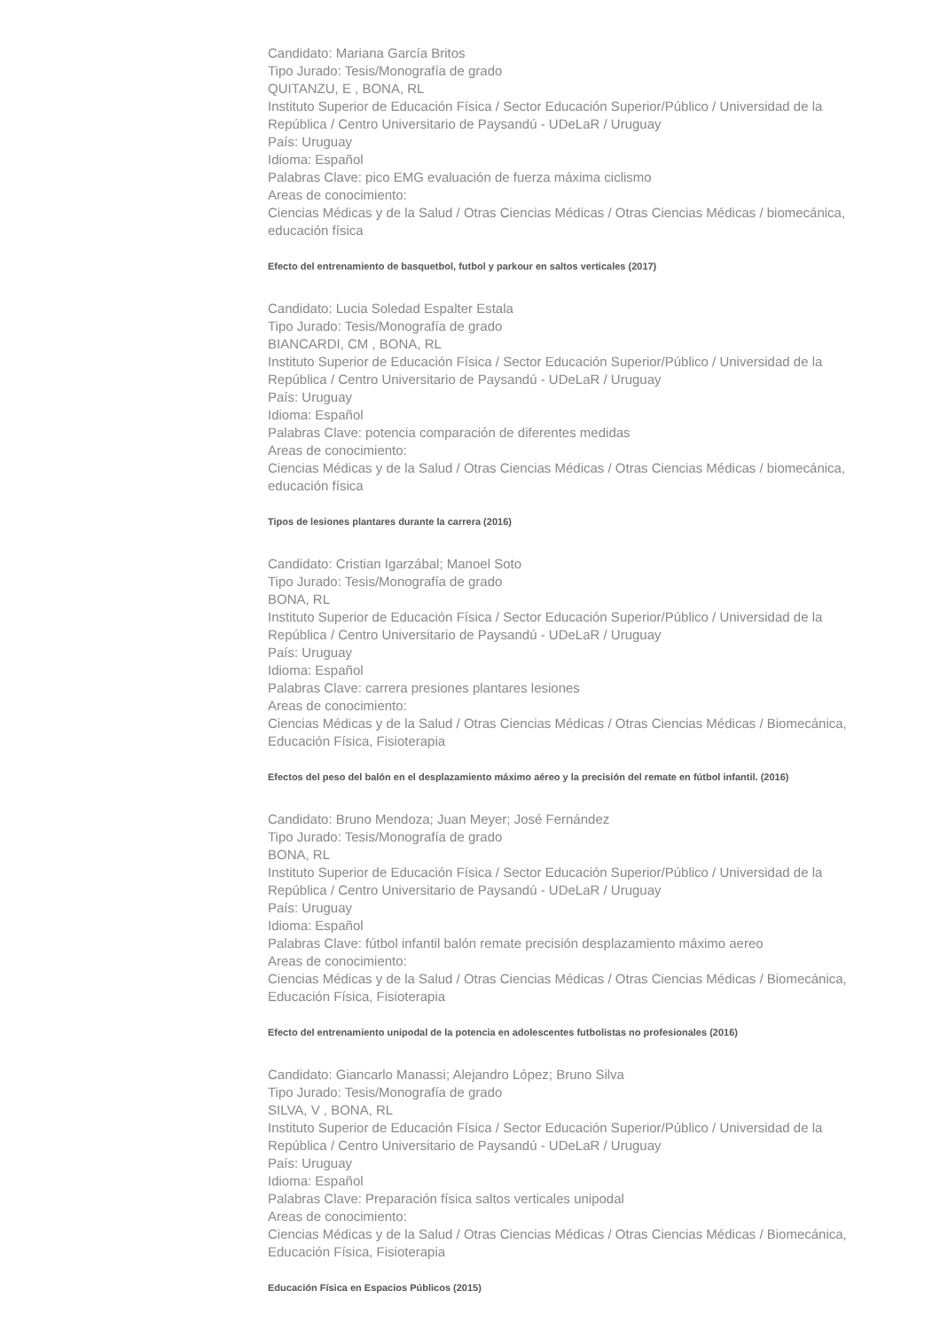Candidato: Mariana García Britos
Tipo Jurado: Tesis/Monografía de grado
QUITANZU, E , BONA, RL
Instituto Superior de Educación Física / Sector Educación Superior/Público / Universidad de la República / Centro Universitario de Paysandú - UDeLaR / Uruguay
País: Uruguay
Idioma: Español
Palabras Clave: pico EMG evaluación de fuerza máxima ciclismo
Areas de conocimiento:
Ciencias Médicas y de la Salud / Otras Ciencias Médicas / Otras Ciencias Médicas / biomecánica, educación física
Efecto del entrenamiento de basquetbol, futbol y parkour en saltos verticales (2017)
Candidato: Lucia Soledad Espalter Estala
Tipo Jurado: Tesis/Monografía de grado
BIANCARDI, CM , BONA, RL
Instituto Superior de Educación Física / Sector Educación Superior/Público / Universidad de la República / Centro Universitario de Paysandú - UDeLaR / Uruguay
País: Uruguay
Idioma: Español
Palabras Clave: potencia comparación de diferentes medidas
Areas de conocimiento:
Ciencias Médicas y de la Salud / Otras Ciencias Médicas / Otras Ciencias Médicas / biomecánica, educación física
Tipos de lesiones plantares durante la carrera (2016)
Candidato: Cristian Igarzábal; Manoel Soto
Tipo Jurado: Tesis/Monografía de grado
BONA, RL
Instituto Superior de Educación Física / Sector Educación Superior/Público / Universidad de la República / Centro Universitario de Paysandú - UDeLaR / Uruguay
País: Uruguay
Idioma: Español
Palabras Clave: carrera presiones plantares lesiones
Areas de conocimiento:
Ciencias Médicas y de la Salud / Otras Ciencias Médicas / Otras Ciencias Médicas / Biomecánica, Educación Física, Fisioterapia
Efectos del peso del balón en el desplazamiento máximo aéreo y la precisión del remate en fútbol infantil. (2016)
Candidato: Bruno Mendoza; Juan Meyer; José Fernández
Tipo Jurado: Tesis/Monografía de grado
BONA, RL
Instituto Superior de Educación Física / Sector Educación Superior/Público / Universidad de la República / Centro Universitario de Paysandú - UDeLaR / Uruguay
País: Uruguay
Idioma: Español
Palabras Clave: fútbol infantil balón remate precisión desplazamiento máximo aereo
Areas de conocimiento:
Ciencias Médicas y de la Salud / Otras Ciencias Médicas / Otras Ciencias Médicas / Biomecánica, Educación Física, Fisioterapia
Efecto del entrenamiento unipodal de la potencia en adolescentes futbolistas no profesionales (2016)
Candidato: Giancarlo Manassi; Alejandro López; Bruno Silva
Tipo Jurado: Tesis/Monografía de grado
SILVA, V , BONA, RL
Instituto Superior de Educación Física / Sector Educación Superior/Público / Universidad de la República / Centro Universitario de Paysandú - UDeLaR / Uruguay
País: Uruguay
Idioma: Español
Palabras Clave: Preparación física saltos verticales unipodal
Areas de conocimiento:
Ciencias Médicas y de la Salud / Otras Ciencias Médicas / Otras Ciencias Médicas / Biomecánica, Educación Física, Fisioterapia
Educación Física en Espacios Públicos (2015)